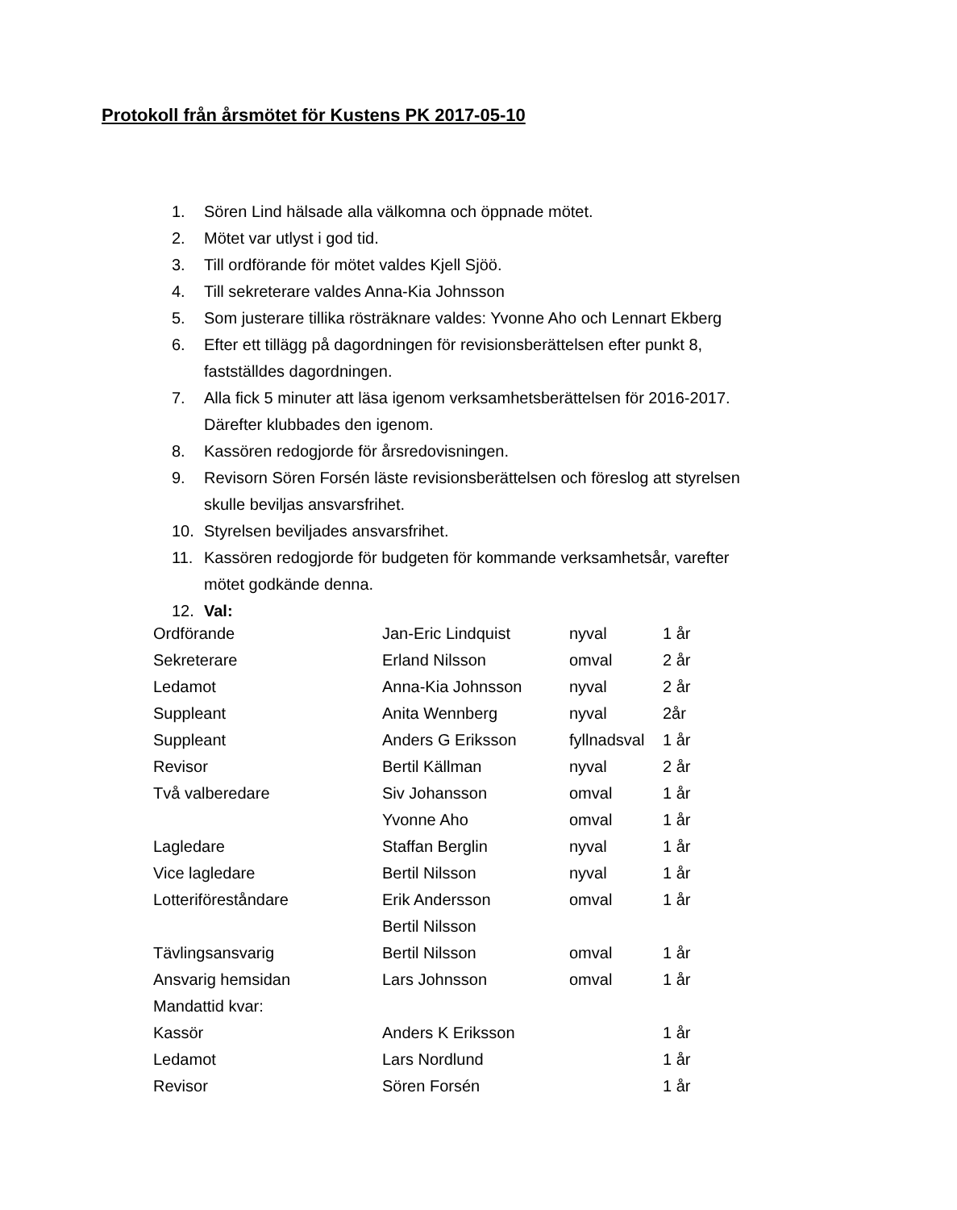Protokoll från årsmötet för Kustens PK 2017-05-10
1. Sören Lind hälsade alla välkomna och öppnade mötet.
2. Mötet var utlyst i god tid.
3. Till ordförande för mötet valdes Kjell Sjöö.
4. Till sekreterare valdes Anna-Kia Johnsson
5. Som justerare tillika rösträknare valdes: Yvonne Aho och Lennart Ekberg
6. Efter ett tillägg på dagordningen för revisionsberättelsen efter punkt 8, fastställdes dagordningen.
7. Alla fick 5 minuter att läsa igenom verksamhetsberättelsen för 2016-2017. Därefter klubbades den igenom.
8. Kassören redogjorde för årsredovisningen.
9. Revisorn Sören Forsén läste revisionsberättelsen och föreslog att styrelsen skulle beviljas ansvarsfrihet.
10. Styrelsen beviljades ansvarsfrihet.
11. Kassören redogjorde för budgeten för kommande verksamhetsår, varefter mötet godkände denna.
12. Val:
| Ordförande | Jan-Eric Lindquist | nyval | 1 år |
| Sekreterare | Erland Nilsson | omval | 2 år |
| Ledamot | Anna-Kia Johnsson | nyval | 2 år |
| Suppleant | Anita Wennberg | nyval | 2år |
| Suppleant | Anders G Eriksson | fyllnadsval | 1 år |
| Revisor | Bertil Källman | nyval | 2 år |
| Två valberedare | Siv Johansson | omval | 1 år |
| | Yvonne Aho | omval | 1 år |
| Lagledare | Staffan Berglin | nyval | 1 år |
| Vice lagledare | Bertil Nilsson | nyval | 1 år |
| Lotteriföreståndare | Erik Andersson | omval | 1 år |
| | Bertil Nilsson | | |
| Tävlingsansvarig | Bertil Nilsson | omval | 1 år |
| Ansvarig hemsidan | Lars Johnsson | omval | 1 år |
| Mandattid kvar: | | | |
| Kassör | Anders K Eriksson | | 1 år |
| Ledamot | Lars Nordlund | | 1 år |
| Revisor | Sören Forsén | | 1 år |